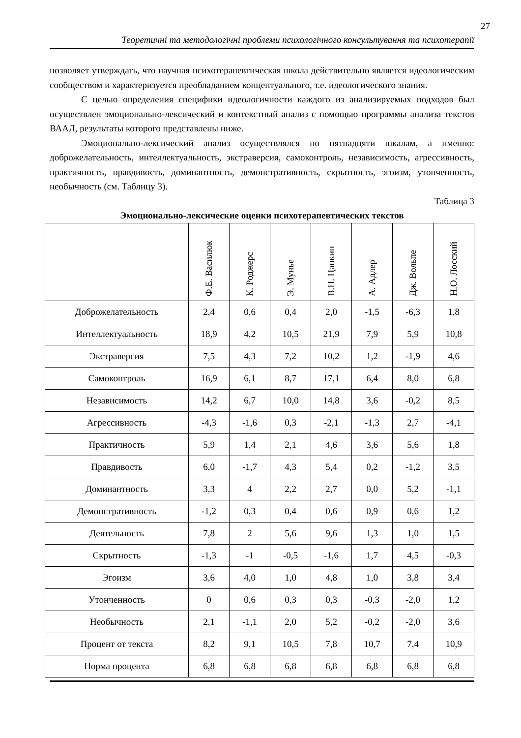27
Теоретичні та методологічні проблеми психологічного консультування та психотерапії
позволяет утверждать, что научная психотерапевтическая школа действительно является идеологическим сообществом и характеризуется преобладанием концептуального, т.е. идеологического знания.
С целью определения специфики идеологичности каждого из анализируемых подходов был осуществлен эмоционально-лексический и контекстный анализ с помощью программы анализа текстов ВААЛ, результаты которого представлены ниже.
Эмоционально-лексический анализ осуществлялся по пятнадцяти шкалам, а именно: доброжелательность, интеллектуальность, экстраверсия, самоконтроль, независимость, агрессивность, практичность, правдивость, доминантность, демонстративность, скрытность, эгоизм, утонченность, необычность (см. Таблицу 3).
Таблица 3
Эмоционально-лексические оценки психотерапевтических текстов
| | Ф.Е. Василюк | К. Роджерс | Э. Мунье | В.Н. Цапкин | А. Адлер | Дж. Вольпе | Н.О. Лосский |
| --- | --- | --- | --- | --- | --- | --- | --- |
| Доброжелательность | 2,4 | 0,6 | 0,4 | 2,0 | -1,5 | -6,3 | 1,8 |
| Интеллектуальность | 18,9 | 4,2 | 10,5 | 21,9 | 7,9 | 5,9 | 10,8 |
| Экстраверсия | 7,5 | 4,3 | 7,2 | 10,2 | 1,2 | -1,9 | 4,6 |
| Самоконтроль | 16,9 | 6,1 | 8,7 | 17,1 | 6,4 | 8,0 | 6,8 |
| Независимость | 14,2 | 6,7 | 10,0 | 14,8 | 3,6 | -0,2 | 8,5 |
| Агрессивность | -4,3 | -1,6 | 0,3 | -2,1 | -1,3 | 2,7 | -4,1 |
| Практичность | 5,9 | 1,4 | 2,1 | 4,6 | 3,6 | 5,6 | 1,8 |
| Правдивость | 6,0 | -1,7 | 4,3 | 5,4 | 0,2 | -1,2 | 3,5 |
| Доминантность | 3,3 | 4 | 2,2 | 2,7 | 0,0 | 5,2 | -1,1 |
| Демонстративность | -1,2 | 0,3 | 0,4 | 0,6 | 0,9 | 0,6 | 1,2 |
| Деятельность | 7,8 | 2 | 5,6 | 9,6 | 1,3 | 1,0 | 1,5 |
| Скрытность | -1,3 | -1 | -0,5 | -1,6 | 1,7 | 4,5 | -0,3 |
| Эгоизм | 3,6 | 4,0 | 1,0 | 4,8 | 1,0 | 3,8 | 3,4 |
| Утонченность | 0 | 0,6 | 0,3 | 0,3 | -0,3 | -2,0 | 1,2 |
| Необычность | 2,1 | -1,1 | 2,0 | 5,2 | -0,2 | -2,0 | 3,6 |
| Процент от текста | 8,2 | 9,1 | 10,5 | 7,8 | 10,7 | 7,4 | 10,9 |
| Норма процента | 6,8 | 6,8 | 6,8 | 6,8 | 6,8 | 6,8 | 6,8 |